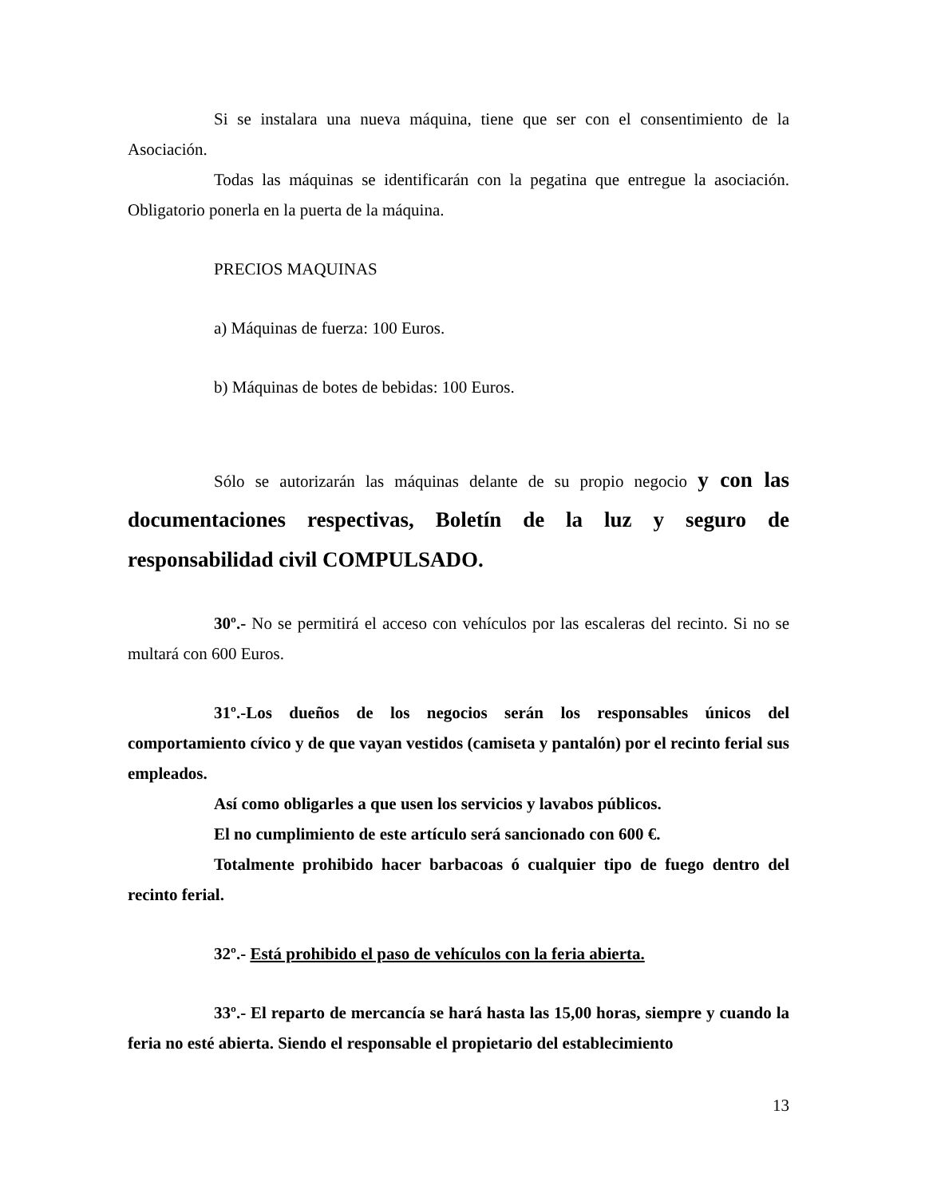Si se instalara una nueva máquina, tiene que ser con el consentimiento de la Asociación.
Todas las máquinas se identificarán con la pegatina que entregue la asociación. Obligatorio ponerla en la puerta de la máquina.
PRECIOS MAQUINAS
a) Máquinas de fuerza: 100 Euros.
b) Máquinas de botes de bebidas: 100 Euros.
Sólo se autorizarán las máquinas delante de su propio negocio y con las documentaciones respectivas, Boletín de la luz y seguro de responsabilidad civil COMPULSADO.
30º.- No se permitirá el acceso con vehículos por las escaleras del recinto. Si no se multará con 600 Euros.
31º.-Los dueños de los negocios serán los responsables únicos del comportamiento cívico y de que vayan vestidos (camiseta y pantalón) por el recinto ferial sus empleados.
Así como obligarles a que usen los servicios y lavabos públicos.
El no cumplimiento de este artículo será sancionado con 600 €.
Totalmente prohibido hacer barbacoas ó cualquier tipo de fuego dentro del recinto ferial.
32º.- Está prohibido el paso de vehículos con la feria abierta.
33º.- El reparto de mercancía se hará hasta las 15,00 horas, siempre y cuando la feria no esté abierta. Siendo el responsable el propietario del establecimiento
13